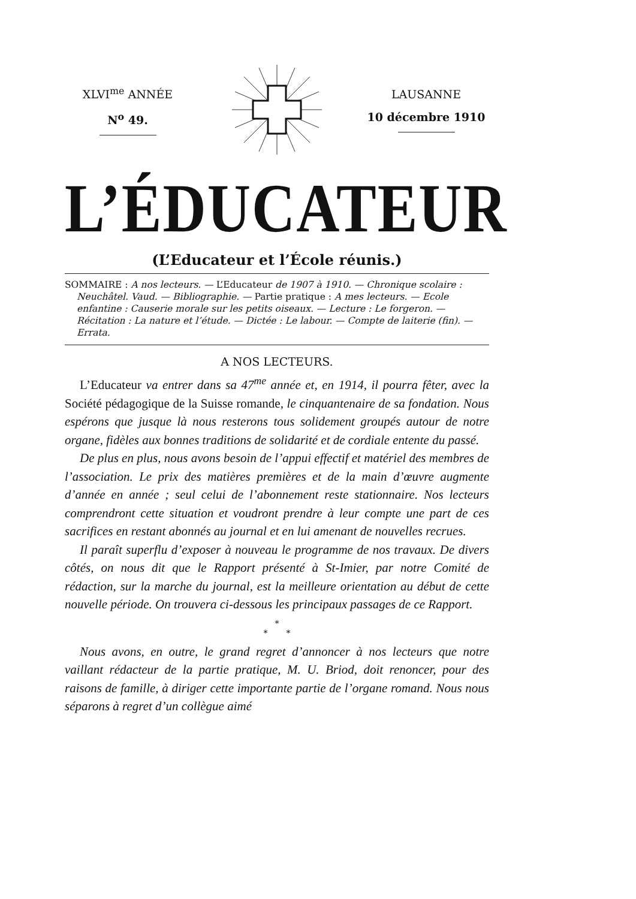XLVI<sup>me</sup> ANNÉE
N<sup>o</sup> 49.
LAUSANNE
10 décembre 1910
L’ÉDUCATEUR
(L’Educateur et l’École réunis.)
SOMMAIRE : A nos lecteurs. — L’Educateur de 1907 à 1910. — Chronique scolaire : Neuchâtel. Vaud. — Bibliographie. — Partie pratique : A mes lecteurs. — Ecole enfantine : Causerie morale sur les petits oiseaux. — Lecture : Le forgeron. — Récitation : La nature et l’étude. — Dictée : Le labour. — Compte de laiterie (fin). — Errata.
A NOS LECTEURS.
L’Educateur va entrer dans sa 47<sup>me</sup> année et, en 1914, il pourra fêter, avec la Société pédagogique de la Suisse romande, le cinquantenaire de sa fondation. Nous espérons que jusque là nous resterons tous solidement groupés autour de notre organe, fidèles aux bonnes traditions de solidarité et de cordiale entente du passé.
De plus en plus, nous avons besoin de l’appui effectif et matériel des membres de l’association. Le prix des matières premières et de la main d’œuvre augmente d’année en année ; seul celui de l’abonnement reste stationnaire. Nos lecteurs comprendront cette situation et voudront prendre à leur compte une part de ces sacrifices en restant abonnés au journal et en lui amenant de nouvelles recrues.
Il paraît superflu d’exposer à nouveau le programme de nos travaux. De divers côtés, on nous dit que le Rapport présenté à St-Imier, par notre Comité de rédaction, sur la marche du journal, est la meilleure orientation au début de cette nouvelle période. On trouvera ci-dessous les principaux passages de ce Rapport.
*
* *
Nous avons, en outre, le grand regret d’annoncer à nos lecteurs que notre vaillant rédacteur de la partie pratique, M. U. Briod, doit renoncer, pour des raisons de famille, à diriger cette importante partie de l’organe romand. Nous nous séparons à regret d’un collègue aimé